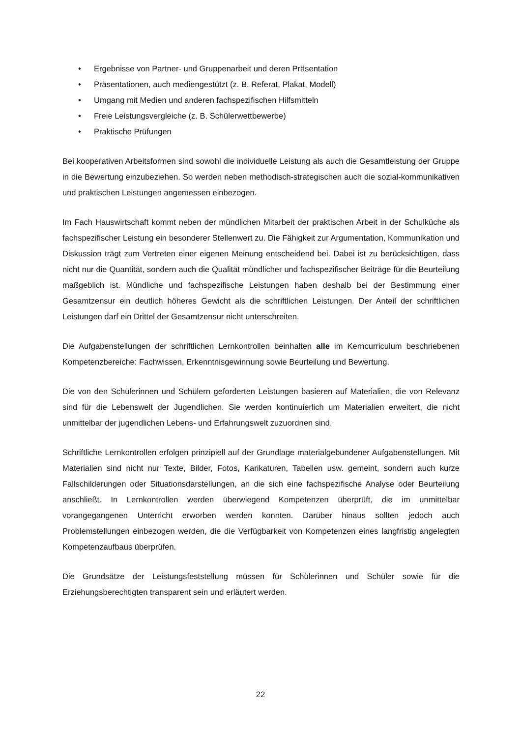• Ergebnisse von Partner- und Gruppenarbeit und deren Präsentation
• Präsentationen, auch mediengestützt (z. B. Referat, Plakat, Modell)
• Umgang mit Medien und anderen fachspezifischen Hilfsmitteln
• Freie Leistungsvergleiche (z. B. Schülerwettbewerbe)
• Praktische Prüfungen
Bei kooperativen Arbeitsformen sind sowohl die individuelle Leistung als auch die Gesamtleistung der Gruppe in die Bewertung einzubeziehen. So werden neben methodisch-strategischen auch die sozial-kommunikativen und praktischen Leistungen angemessen einbezogen.
Im Fach Hauswirtschaft kommt neben der mündlichen Mitarbeit der praktischen Arbeit in der Schulküche als fachspezifischer Leistung ein besonderer Stellenwert zu. Die Fähigkeit zur Argumentation, Kommunikation und Diskussion trägt zum Vertreten einer eigenen Meinung entscheidend bei. Dabei ist zu berücksichtigen, dass nicht nur die Quantität, sondern auch die Qualität mündlicher und fachspezifischer Beiträge für die Beurteilung maßgeblich ist. Mündliche und fachspezifische Leistungen haben deshalb bei der Bestimmung einer Gesamtzensur ein deutlich höheres Gewicht als die schriftlichen Leistungen. Der Anteil der schriftlichen Leistungen darf ein Drittel der Gesamtzensur nicht unterschreiten.
Die Aufgabenstellungen der schriftlichen Lernkontrollen beinhalten alle im Kerncurriculum beschriebenen Kompetenzbereiche: Fachwissen, Erkenntnisgewinnung sowie Beurteilung und Bewertung.
Die von den Schülerinnen und Schülern geforderten Leistungen basieren auf Materialien, die von Relevanz sind für die Lebenswelt der Jugendlichen. Sie werden kontinuierlich um Materialien erweitert, die nicht unmittelbar der jugendlichen Lebens- und Erfahrungswelt zuzuordnen sind.
Schriftliche Lernkontrollen erfolgen prinzipiell auf der Grundlage materialgebundener Aufgabenstellungen. Mit Materialien sind nicht nur Texte, Bilder, Fotos, Karikaturen, Tabellen usw. gemeint, sondern auch kurze Fallschilderungen oder Situationsdarstellungen, an die sich eine fachspezifische Analyse oder Beurteilung anschließt. In Lernkontrollen werden überwiegend Kompetenzen überprüft, die im unmittelbar vorangegangenen Unterricht erworben werden konnten. Darüber hinaus sollten jedoch auch Problemstellungen einbezogen werden, die die Verfügbarkeit von Kompetenzen eines langfristig angelegten Kompetenzaufbaus überprüfen.
Die Grundsätze der Leistungsfeststellung müssen für Schülerinnen und Schüler sowie für die Erziehungsberechtigten transparent sein und erläutert werden.
22